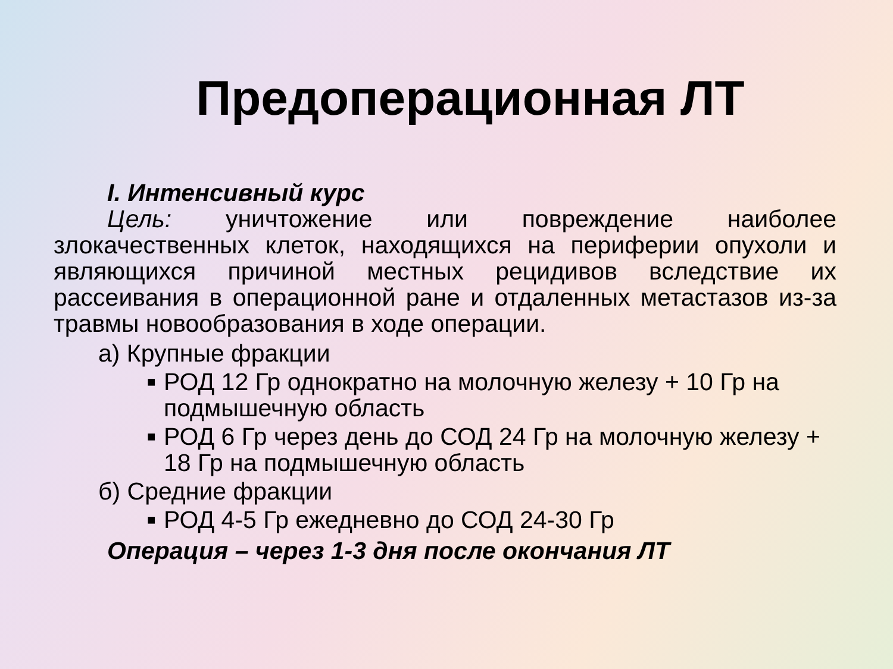Предоперационная ЛТ
I. Интенсивный курс
Цель: уничтожение или повреждение наиболее злокачественных клеток, находящихся на периферии опухоли и являющихся причиной местных рецидивов вследствие их рассеивания в операционной ране и отдаленных метастазов из-за травмы новообразования в ходе операции.
а) Крупные фракции
■ РОД 12 Гр однократно на молочную железу + 10 Гр на подмышечную область
■ РОД 6 Гр через день до СОД 24 Гр на молочную железу + 18 Гр на подмышечную область
б) Средние фракции
■ РОД 4-5 Гр ежедневно до СОД 24-30 Гр
Операция – через 1-3 дня после окончания ЛТ